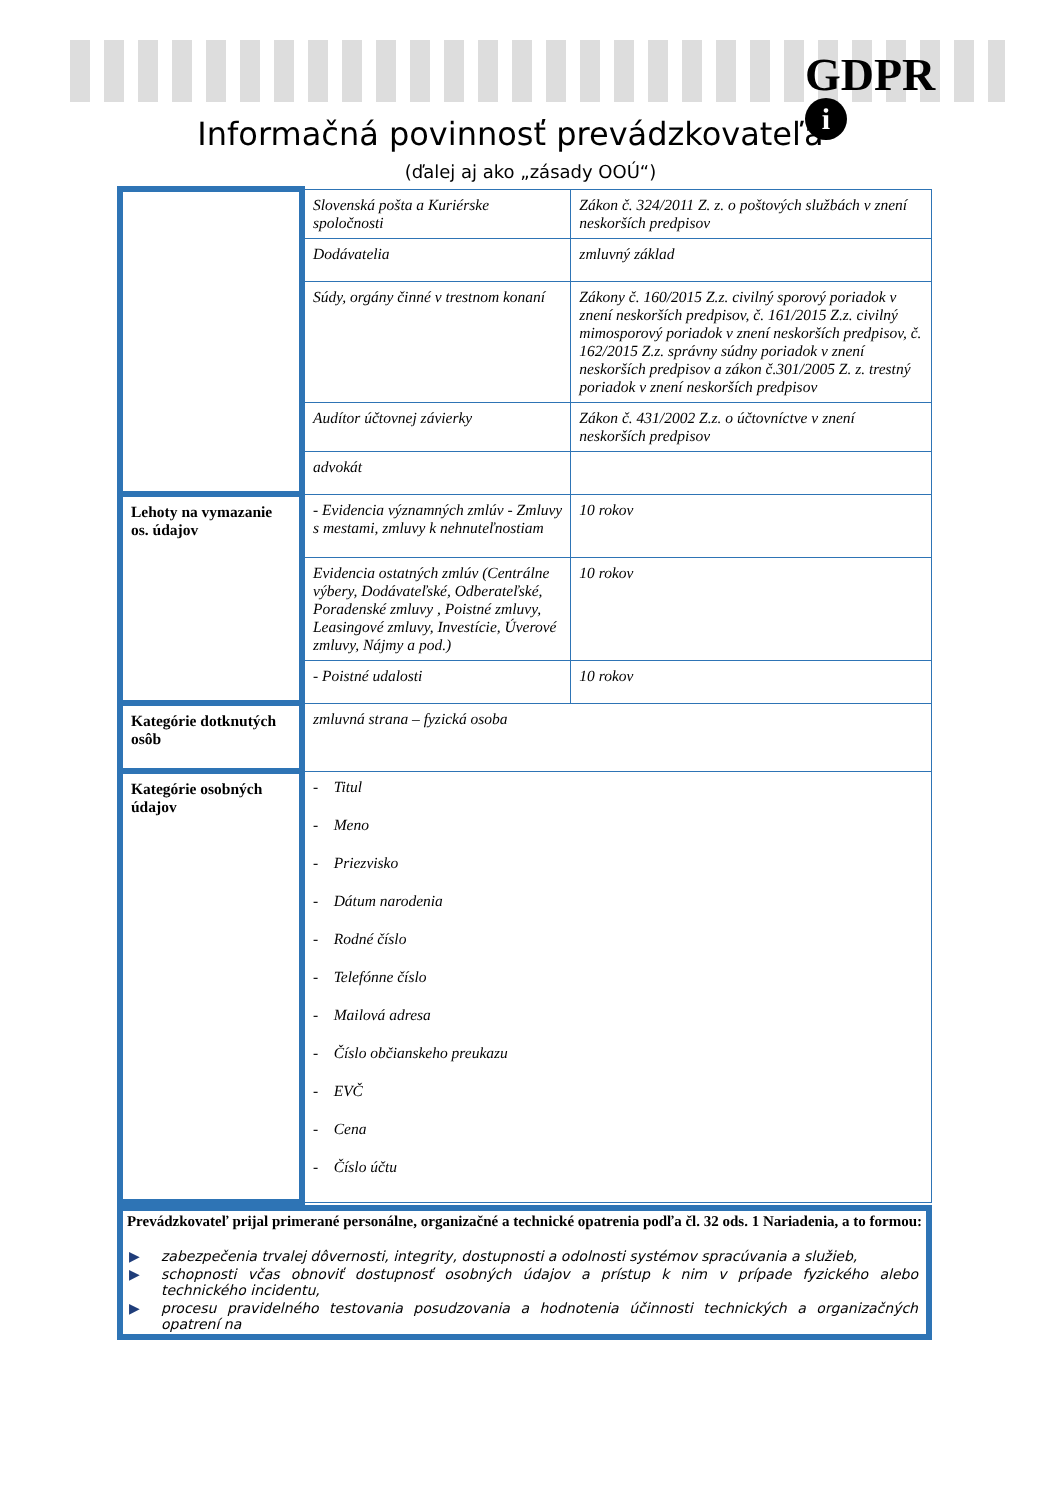GDPR
i
Informačná povinnosť prevádzkovateľa
(ďalej aj ako „zásady OOÚ“)
| | Slovenská pošta a Kuriérske spoločnosti | Zákon č. 324/2011 Z. z. o poštových službách v znení neskorších predpisov | |
| | Dodávatelia | zmluvný základ | |
| | Súdy, orgány činné v trestnom konaní | Zákony č. 160/2015 Z.z. civilný sporový poriadok v znení neskorších predpisov, č. 161/2015 Z.z. civilný mimosporový poriadok v znení neskorších predpisov, č. 162/2015 Z.z. správny súdny poriadok v znení neskorších predpisov a zákon č.301/2005 Z. z. trestný poriadok v znení neskorších predpisov | |
| | Audítor účtovnej závierky | Zákon č. 431/2002 Z.z. o účtovníctve v znení neskorších predpisov | |
| | advokát | | |
| Lehoty na vymazanie os. údajov | - Evidencia významných zmlúv - Zmluvy s mestami, zmluvy k nehnuteľnostiam | | 10 rokov |
| | Evidencia ostatných zmlúv (Centrálne výbery, Dodávateľské, Odberateľské, Poradenské zmluvy , Poistné zmluvy, Leasingové zmluvy, Investície, Úverové zmluvy, Nájmy a pod.) | | 10 rokov |
| | - Poistné udalosti | | 10 rokov |
| Kategórie dotknutých osôb | zmluvná strana – fyzická osoba | | |
| Kategórie osobných údajov | - Titul - Meno - Priezvisko - Dátum narodenia - Rodné číslo - Telefónne číslo - Mailová adresa - Číslo občianskeho preukazu - EVČ - Cena - Číslo účtu | | |
Prevádzkovateľ prijal primerané personálne, organizačné a technické opatrenia podľa čl. 32 ods. 1 Nariadenia, a to formou:
▶ zabezpečenia trvalej dôvernosti, integrity, dostupnosti a odolnosti systémov spracúvania a služieb,
▶ schopnosti včas obnoviť dostupnosť osobných údajov a prístup k nim v prípade fyzického alebo technického incidentu,
▶ procesu pravidelného testovania posudzovania a hodnotenia účinnosti technických a organizačných opatrení na